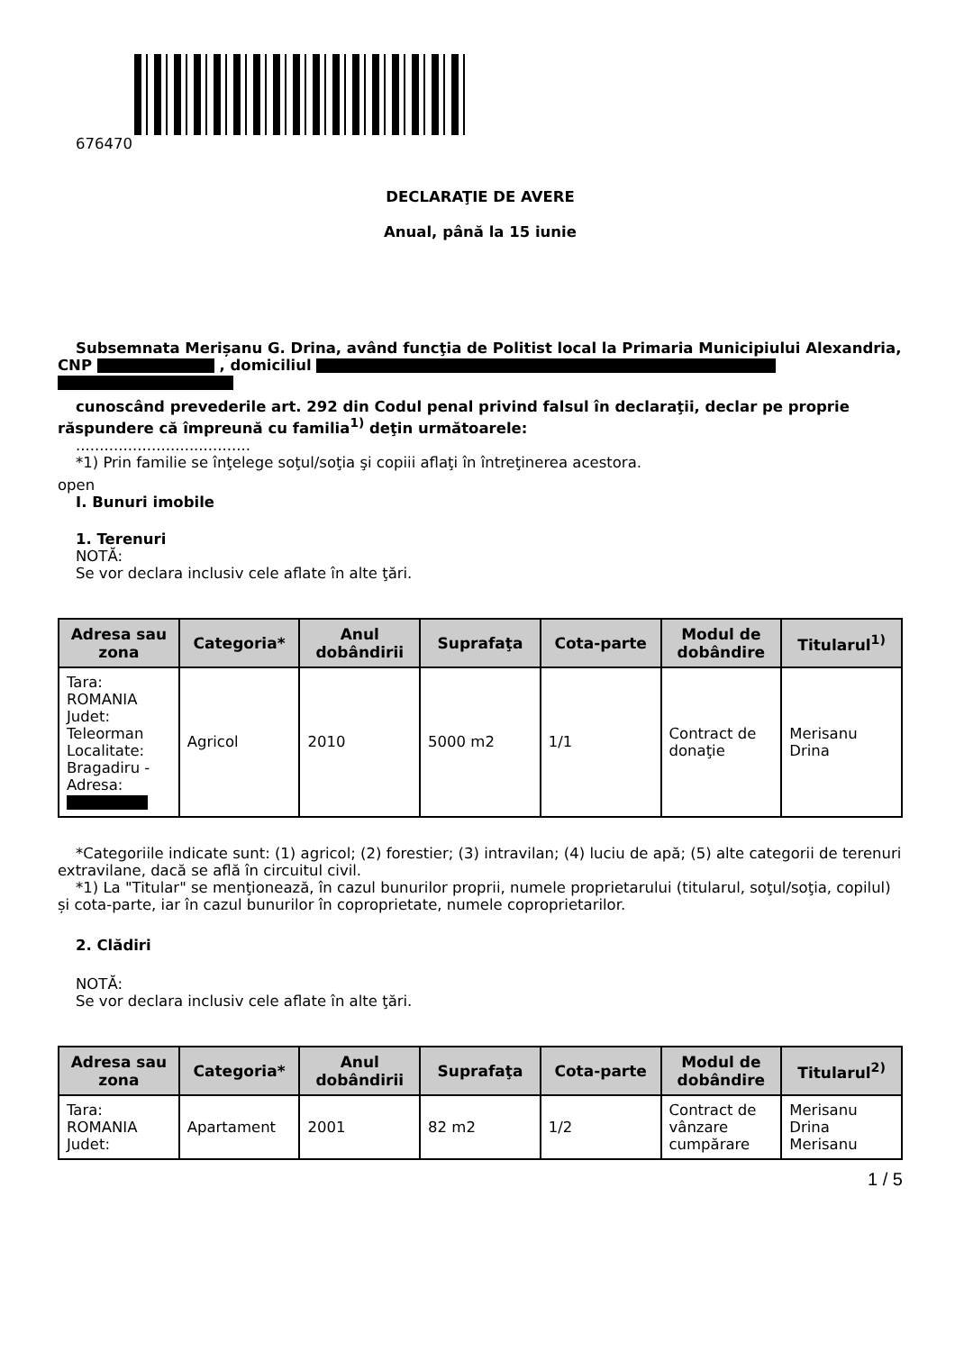676470
DECLARAŢIE DE AVERE
Anual, până la 15 iunie
Subsemnata Merișanu G. Drina, având funcţia de Politist local la Primaria Municipiului Alexandria, CNP , domiciliul
cunoscând prevederile art. 292 din Codul penal privind falsul în declaraţii, declar pe proprie răspundere că împreună cu familia<sup>1)</sup> deţin următoarele:
.....................................
*1) Prin familie se înţelege soţul/soţia şi copiii aflaţi în întreţinerea acestora.
open
I. Bunuri imobile
1. Terenuri
NOTĂ:
Se vor declara inclusiv cele aflate în alte ţări.
| Adresa sau zona | Categoria* | Anul dobândirii | Suprafaţa | Cota-parte | Modul de dobândire | Titularul<sup>1)</sup> |
| --- | --- | --- | --- | --- | --- | --- |
| Tara: ROMANIA Judet: Teleorman Localitate: Bragadiru - Adresa: | Agricol | 2010 | 5000 m2 | 1/1 | Contract de donaţie | Merisanu Drina |
*Categoriile indicate sunt: (1) agricol; (2) forestier; (3) intravilan; (4) luciu de apă; (5) alte categorii de terenuri extravilane, dacă se află în circuitul civil.
*1) La "Titular" se menţionează, în cazul bunurilor proprii, numele proprietarului (titularul, soţul/soţia, copilul) și cota-parte, iar în cazul bunurilor în coproprietate, numele coproprietarilor.
2. Clădiri
NOTĂ:
Se vor declara inclusiv cele aflate în alte ţări.
| Adresa sau zona | Categoria* | Anul dobândirii | Suprafaţa | Cota-parte | Modul de dobândire | Titularul<sup>2)</sup> |
| --- | --- | --- | --- | --- | --- | --- |
| Tara: ROMANIA Judet: | Apartament | 2001 | 82 m2 | 1/2 | Contract de vânzare cumpărare | Merisanu Drina Merisanu |
1 / 5